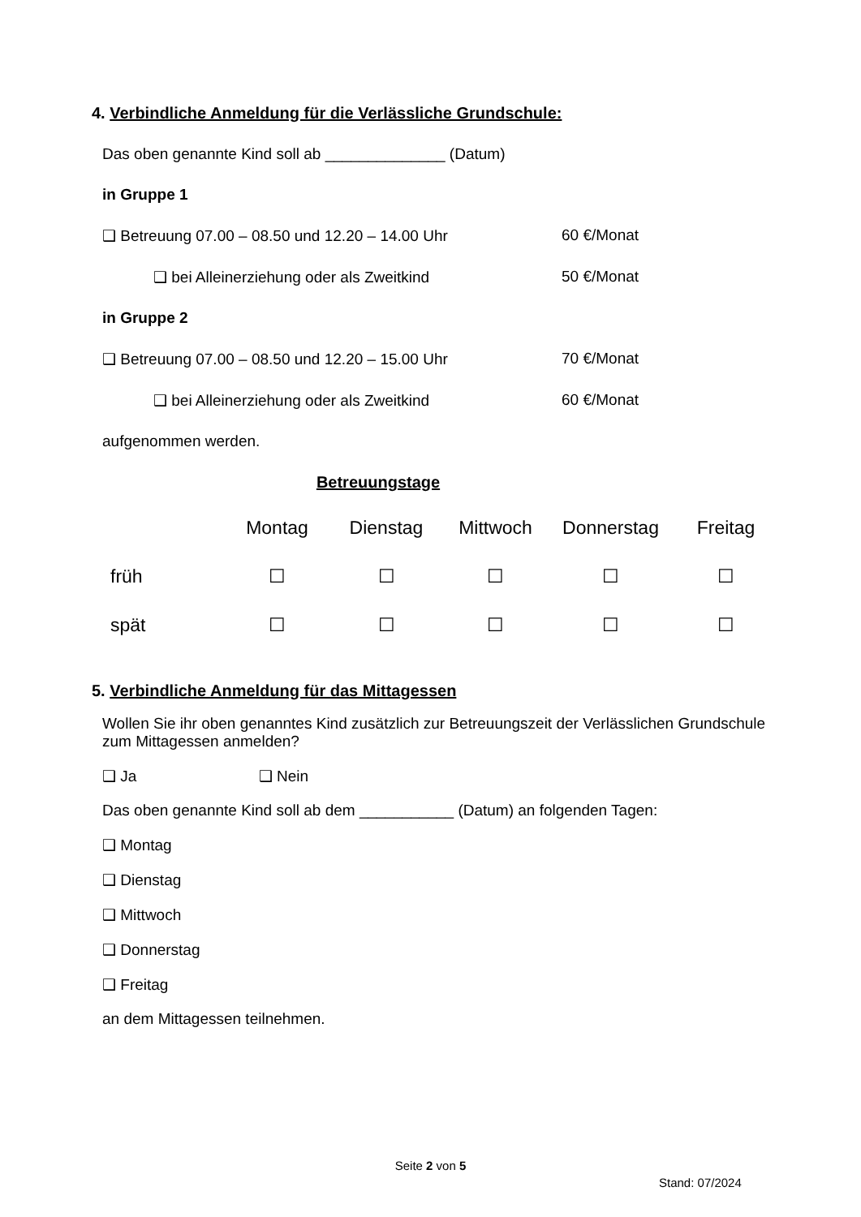4. Verbindliche Anmeldung für die Verlässliche Grundschule:
Das oben genannte Kind soll ab ______________ (Datum)
in Gruppe 1
❑ Betreuung 07.00 – 08.50 und 12.20 – 14.00 Uhr 60 €/Monat
❑ bei Alleinerziehung oder als Zweitkind 50 €/Monat
in Gruppe 2
❑ Betreuung 07.00 – 08.50 und 12.20 – 15.00 Uhr 70 €/Monat
❑ bei Alleinerziehung oder als Zweitkind 60 €/Monat
aufgenommen werden.
Betreuungstage
| | Montag | Dienstag | Mittwoch | Donnerstag | Freitag |
| früh | ☐ | ☐ | ☐ | ☐ | ☐ |
| spät | ☐ | ☐ | ☐ | ☐ | ☐ |
5. Verbindliche Anmeldung für das Mittagessen
Wollen Sie ihr oben genanntes Kind zusätzlich zur Betreuungszeit der Verlässlichen Grundschule zum Mittagessen anmelden?
❑ Ja ❑ Nein
Das oben genannte Kind soll ab dem ___________ (Datum) an folgenden Tagen:
❑ Montag
❑ Dienstag
❑ Mittwoch
❑ Donnerstag
❑ Freitag
an dem Mittagessen teilnehmen.
Seite 2 von 5
Stand: 07/2024